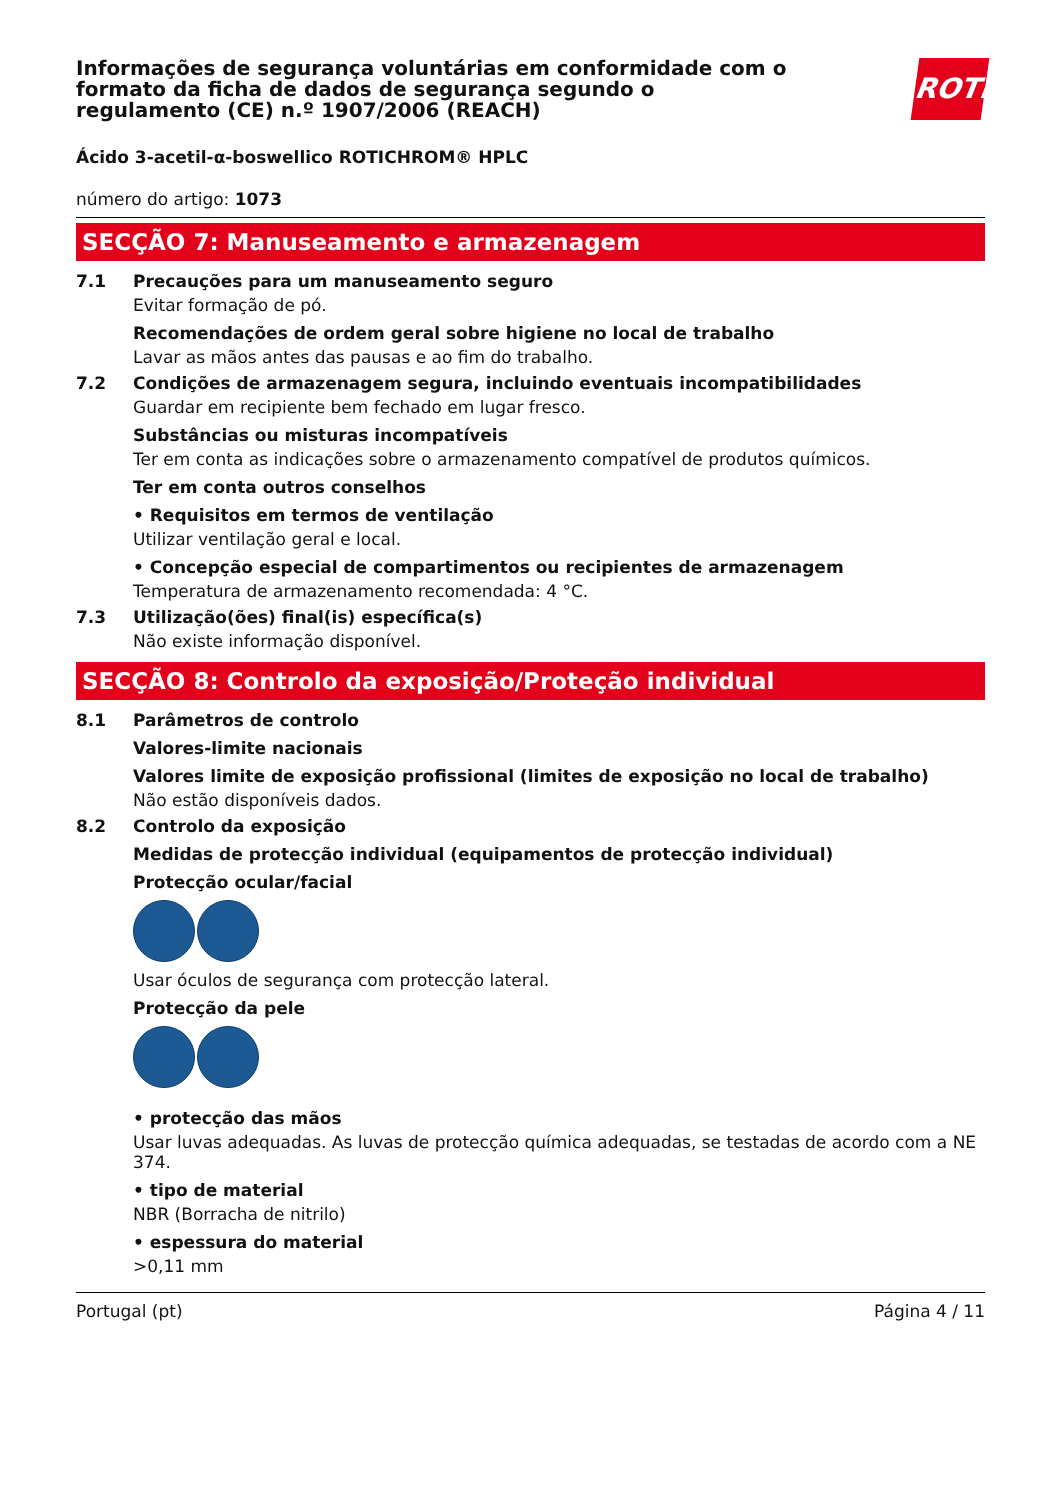Informações de segurança voluntárias em conformidade com o formato da ficha de dados de segurança segundo o regulamento (CE) n.º 1907/2006 (REACH)
ROTH
Ácido 3-acetil-α-boswellico ROTICHROM® HPLC
número do artigo: 1073
SECÇÃO 7: Manuseamento e armazenagem
7.1 Precauções para um manuseamento seguro
Evitar formação de pó.
Recomendações de ordem geral sobre higiene no local de trabalho
Lavar as mãos antes das pausas e ao fim do trabalho.
7.2 Condições de armazenagem segura, incluindo eventuais incompatibilidades
Guardar em recipiente bem fechado em lugar fresco.
Substâncias ou misturas incompatíveis
Ter em conta as indicações sobre o armazenamento compatível de produtos químicos.
Ter em conta outros conselhos
• Requisitos em termos de ventilação
Utilizar ventilação geral e local.
• Concepção especial de compartimentos ou recipientes de armazenagem
Temperatura de armazenamento recomendada: 4 °C.
7.3 Utilização(ões) final(is) específica(s)
Não existe informação disponível.
SECÇÃO 8: Controlo da exposição/Proteção individual
8.1 Parâmetros de controlo
Valores-limite nacionais
Valores limite de exposição profissional (limites de exposição no local de trabalho)
Não estão disponíveis dados.
8.2 Controlo da exposição
Medidas de protecção individual (equipamentos de protecção individual)
Protecção ocular/facial
Usar óculos de segurança com protecção lateral.
Protecção da pele
• protecção das mãos
Usar luvas adequadas. As luvas de protecção química adequadas, se testadas de acordo com a NE 374.
• tipo de material
NBR (Borracha de nitrilo)
• espessura do material
>0,11 mm
Portugal (pt) Página 4 / 11